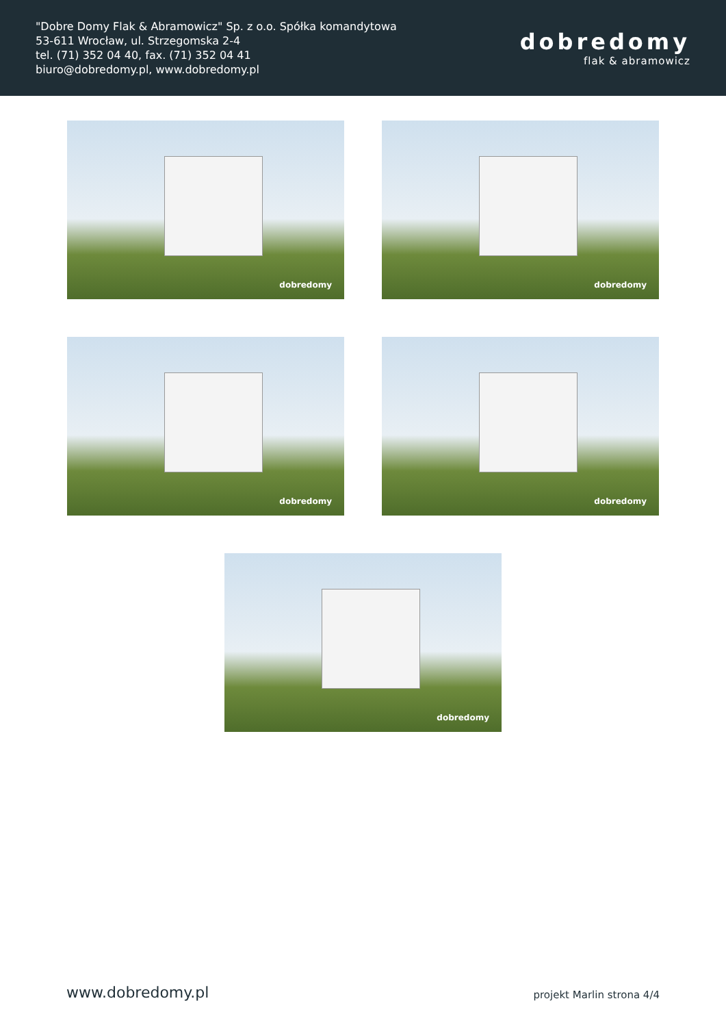"Dobre Domy Flak & Abramowicz" Sp. z o.o. Spółka komandytowa
53-611 Wrocław, ul. Strzegomska 2-4
tel. (71) 352 04 40, fax. (71) 352 04 41
biuro@dobredomy.pl, www.dobredomy.pl
dobredomy
flak & abramowicz
dobredomy
dobredomy
dobredomy
dobredomy
dobredomy
www.dobredomy.pl projekt Marlin strona 4/4